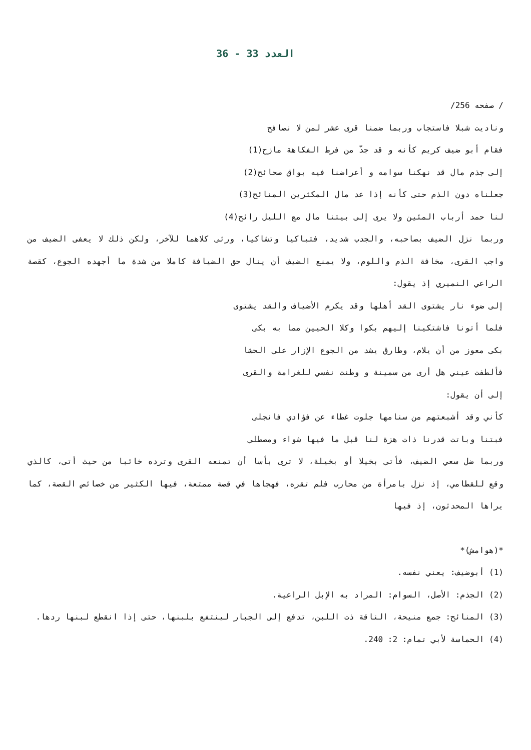العدد 33 - 36
/ صفحه 256/
وناديت شبلا فاستجاب وربما ضمنا قرى عشر لمن لا نصافح
فقام أبو ضيف كريم كأنه و قد جدّ من فرط الفكاهة مازح(1)
إلى جذم مال قد نهكنا سوامه و أعراضنا فيه بواق صحائح(2)
جعلناه دون الذم حتى كأنه إذا عد مال المكثرين المنائح(3)
لنا حمد أرباب المئين ولا يرى إلى بيتنا مال مع الليل رائح(4)
وربما نزل الضيف بصاحبه، والجدب شديد، فتباكيا وتشاكيا، ورثى كلاهما للآخر، ولكن ذلك لا يعفى الضيف من واجب القرى، مخافة الذم واللوم، ولا يمنع الضيف أن ينال حق الضيافة كاملا من شدة ما أجهده الجوع، كقصة الراعي النميري إذ يقول:
إلى ضوء نار يشتوى القد أهلها وقد يكرم الأضياف والقد يشتوى
فلما أتونا فاشتكينا إليهم بكوا وكلا الحيين مما به بكى
بكى معوز من أن يلام، وطارق يشد من الجوع الإزار على الحشا
فألطفت عيني هل أرى من سمينة و وطنت نفسي للغرامة والقرى
إلى أن يقول:
كأني وقد أشبعتهم من سنامها جلوت غطاء عن فؤادي فانجلى
فبتنا وباتت قدرنا ذات هزة لنا قبل ما فيها شواء ومصطلى
وربما ضل سعي الضيف، فأتى بخيلا أو بخيلة، لا ترى بأسا أن تمنعه القرى وترده خائبا من حيث أتى، كالذي وقع للقطامي، إذ نزل بامرأة من محارب فلم تقره، فهجاها في قصة ممتعة، فيها الكثير من خصائص القصة، كما يراها المحدثون، إذ فيها
*(هوامش)*
(1) أبوضيف: يعني نفسه.
(2) الجذم: الأصل، السوام: المراد به الإبل الراعية.
(3) المنائح: جمع منيحة، الناقة ذت اللبن، تدفع إلى الجبار لينتفع بلبنها، حتى إذا انقطع لبنها ردها.
(4) الحماسة لأبي تمام: 2: 240.